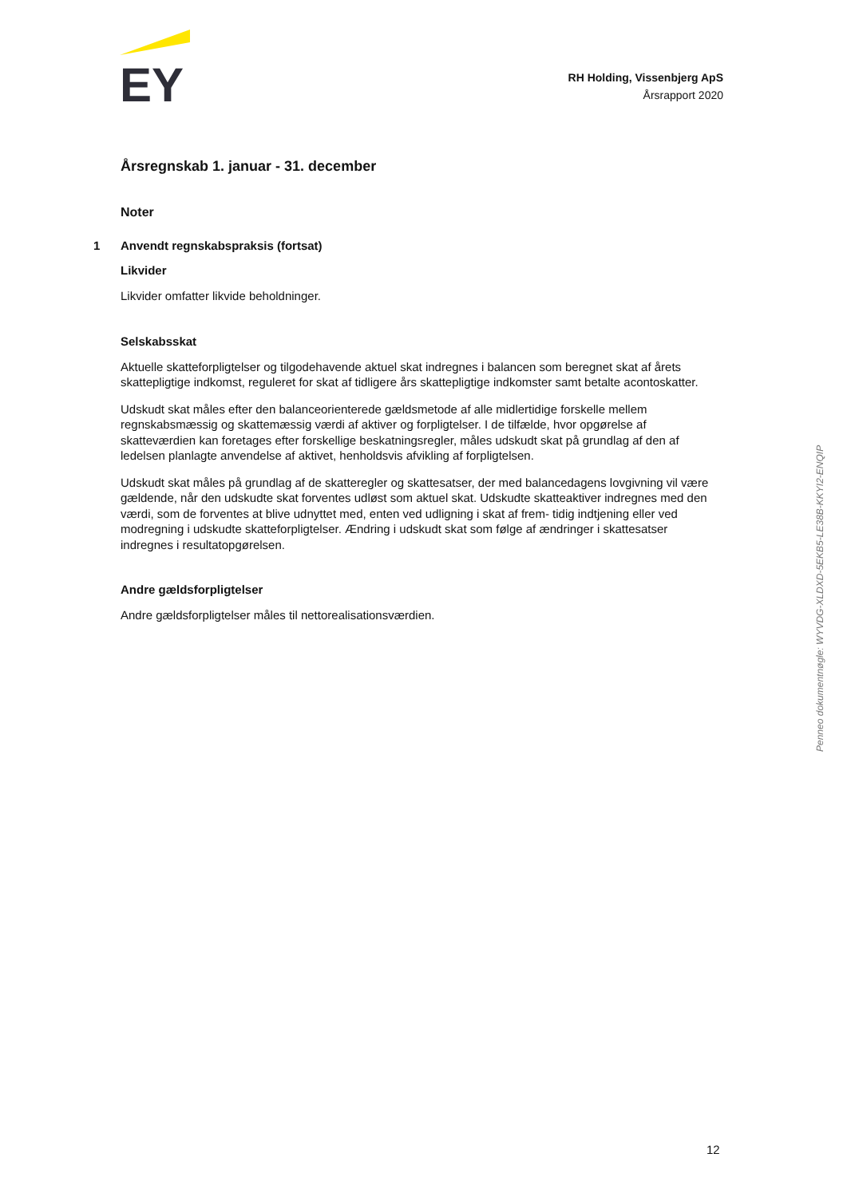EY
RH Holding, Vissenbjerg ApS
Årsrapport 2020
Årsregnskab 1. januar - 31. december
Noter
1 Anvendt regnskabspraksis (fortsat)
Likvider
Likvider omfatter likvide beholdninger.
Selskabsskat
Aktuelle skatteforpligtelser og tilgodehavende aktuel skat indregnes i balancen som beregnet skat af årets skattepligtige indkomst, reguleret for skat af tidligere års skattepligtige indkomster samt betalte acontoskatter.
Udskudt skat måles efter den balanceorienterede gældsmetode af alle midlertidige forskelle mellem regnskabsmæssig og skattemæssig værdi af aktiver og forpligtelser. I de tilfælde, hvor opgørelse af skatteværdien kan foretages efter forskellige beskatningsregler, måles udskudt skat på grundlag af den af ledelsen planlagte anvendelse af aktivet, henholdsvis afvikling af forpligtelsen.
Udskudt skat måles på grundlag af de skatteregler og skattesatser, der med balancedagens lovgivning vil være gældende, når den udskudte skat forventes udløst som aktuel skat. Udskudte skatteaktiver indregnes med den værdi, som de forventes at blive udnyttet med, enten ved udligning i skat af frem- tidig indtjening eller ved modregning i udskudte skatteforpligtelser. Ændring i udskudt skat som følge af ændringer i skattesatser indregnes i resultatopgørelsen.
Andre gældsforpligtelser
Andre gældsforpligtelser måles til nettorealisationsværdien.
Penneo dokumentnøgle: WYVDG-XLDXD-5EKB5-LE38B-KKYI2-ENQIP
12